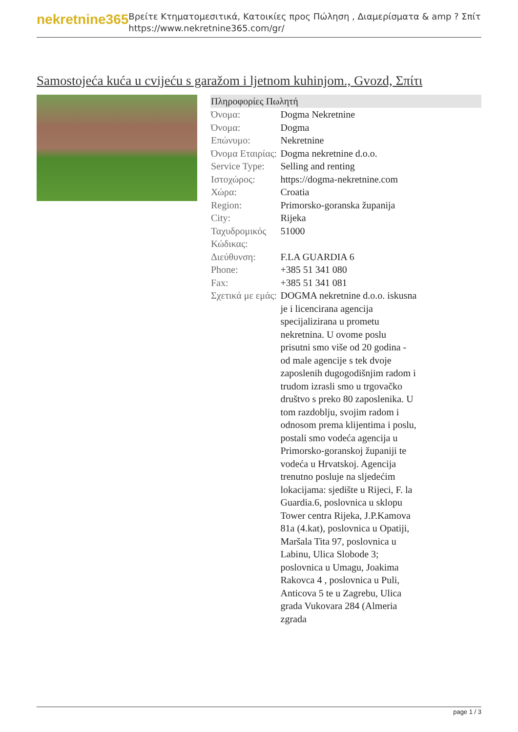nekretnine365
Βρείτε Κτηματομεσιτικά, Κατοικίες προς Πώληση , Διαμερίσματα & amp ? Σπίτι
https://www.nekretnine365.com/gr/
Samostojeća kuća u cvijeću s garažom i ljetnom kuhinjom., Gvozd, Σπίτι
| Πληροφορίες Πωλητή | |
| --- | --- |
| Όνομα: | Dogma Nekretnine |
| Όνομα: | Dogma |
| Επώνυμο: | Nekretnine |
| Όνομα Εταιρίας: | Dogma nekretnine d.o.o. |
| Service Type: | Selling and renting |
| Ιστοχώρος: | https://dogma-nekretnine.com |
| Χώρα: | Croatia |
| Region: | Primorsko-goranska županija |
| City: | Rijeka |
| Ταχυδρομικός Κώδικας: | 51000 |
| Διεύθυνση: | F.LA GUARDIA 6 |
| Phone: | +385 51 341 080 |
| Fax: | +385 51 341 081 |
| Σχετικά με εμάς: | DOGMA nekretnine d.o.o. iskusna je i licencirana agencija specijalizirana u prometu nekretnina. U ovome poslu prisutni smo više od 20 godina - od male agencije s tek dvoje zaposlenih dugogodišnjim radom i trudom izrasli smo u trgovačko društvo s preko 80 zaposlenika. U tom razdoblju, svojim radom i odnosom prema klijentima i poslu, postali smo vodeća agencija u Primorsko-goranskoj županiji te vodeća u Hrvatskoj. Agencija trenutno posluje na sljedećim lokacijama: sjedište u Rijeci, F. la Guardia.6, poslovnica u sklopu Tower centra Rijeka, J.P.Kamova 81a (4.kat), poslovnica u Opatiji, Maršala Tita 97, poslovnica u Labinu, Ulica Slobode 3; poslovnica u Umagu, Joakima Rakovca 4 , poslovnica u Puli, Anticova 5 te u Zagrebu, Ulica grada Vukovara 284 (Almeria zgrada |
page 1 / 3